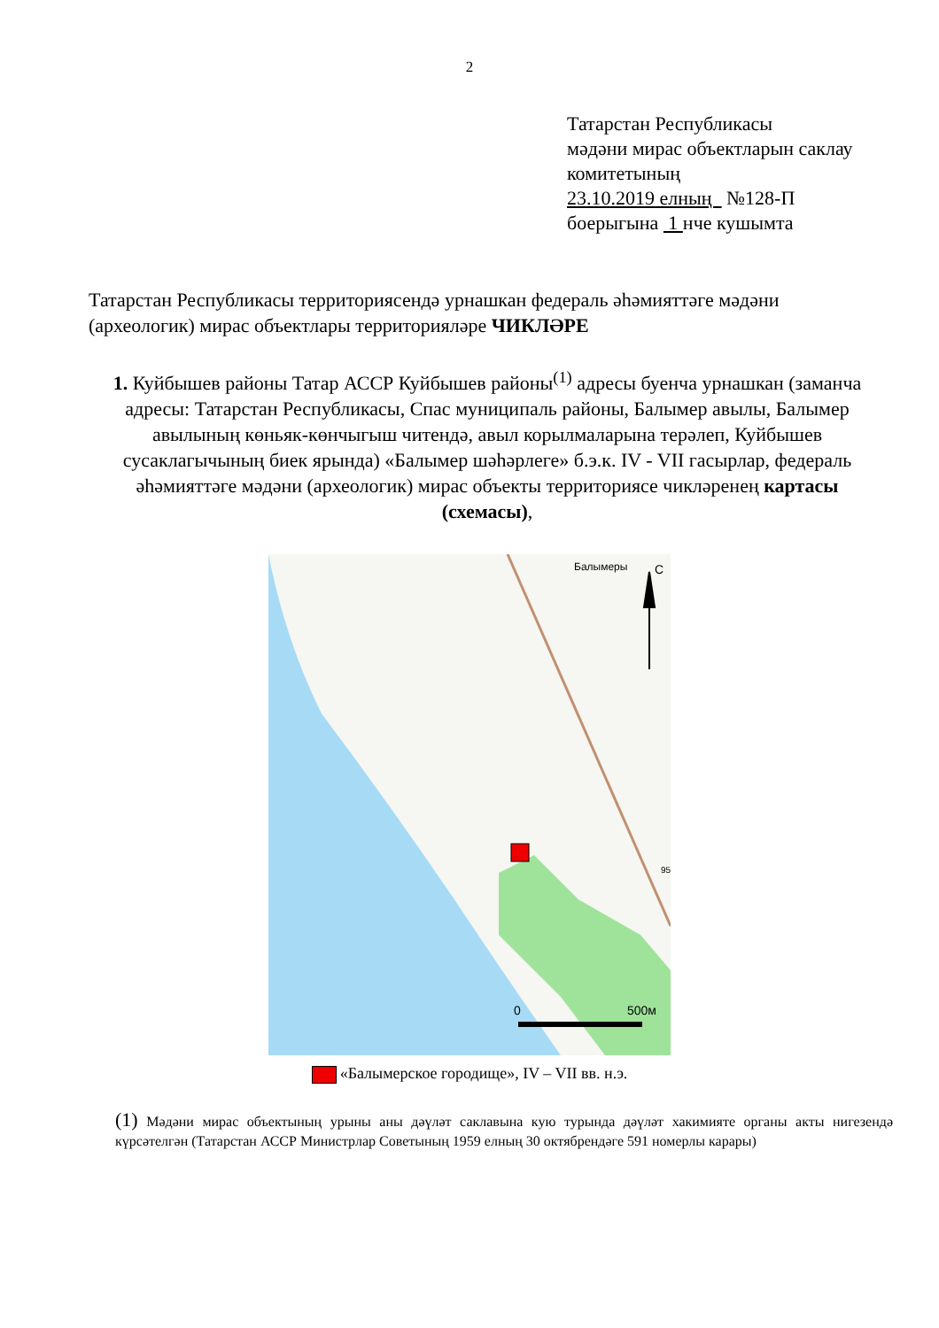2
Татарстан Республикасы
мәдәни мирас объектларын саклау комитетының
23.10.2019 елның №128-П
боерыгына 1 нче кушымта
Татарстан Республикасы территориясендә урнашкан федераль әһәмияттәге мәдәни (археологик) мирас объектлары территорияләре ЧИКЛӘРЕ
1. Куйбышев районы Татар АССР Куйбышев районы<sup>(1)</sup> адресы буенча урнашкан (заманча адресы: Татарстан Республикасы, Спас муниципаль районы, Балымер авылы, Балымер авылының көньяк-көнчыгыш читендә, авыл корылмаларына терәлеп, Куйбышев сусаклагычының биек ярында) «Балымер шәһәрлеге» б.э.к. IV - VII гасырлар, федераль әһәмияттәге мәдәни (археологик) мирас объекты территориясе чикләренең картасы (схемасы),
Балымеры
С
95
0
500м
«Балымерское городище», IV – VII вв. н.э.
(1) Мәдәни мирас объектының урыны аны дәүләт саклавына кую турында дәүләт хакимияте органы акты нигезендә күрсәтелгән (Татарстан АССР Министрлар Советының 1959 елның 30 октябрендәге 591 номерлы карары)